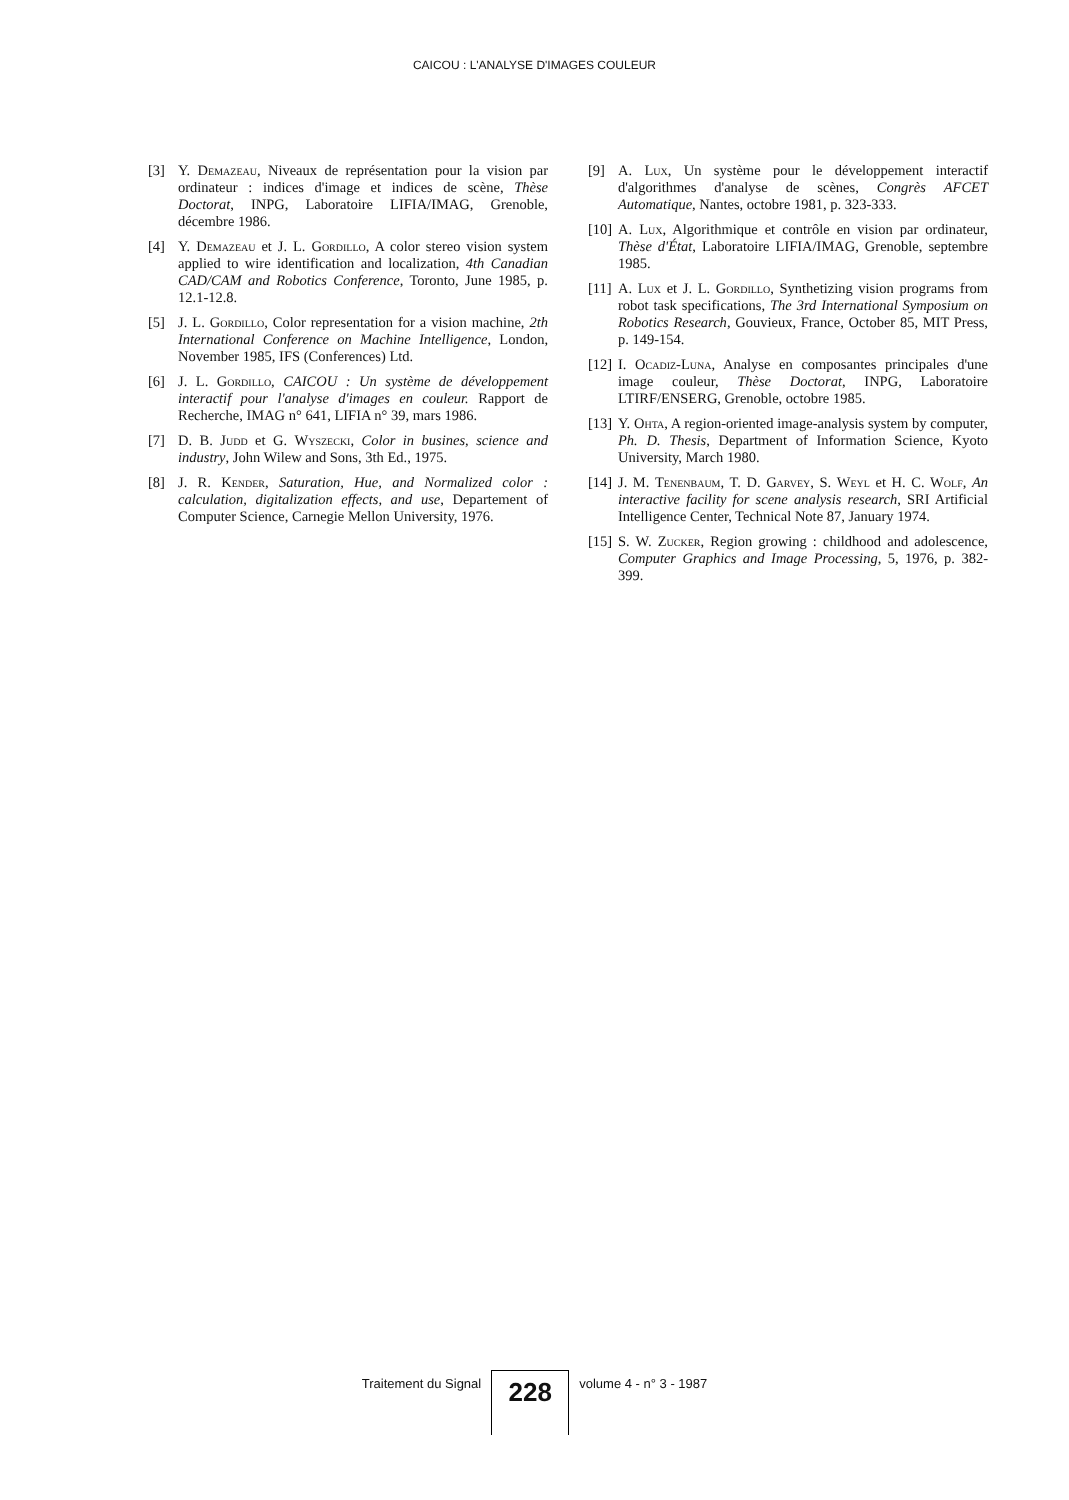CAICOU : L'ANALYSE D'IMAGES COULEUR
[3] Y. Demazeau, Niveaux de représentation pour la vision par ordinateur : indices d'image et indices de scène, Thèse Doctorat, INPG, Laboratoire LIFIA/IMAG, Grenoble, décembre 1986.
[4] Y. Demazeau et J. L. Gordillo, A color stereo vision system applied to wire identification and localization, 4th Canadian CAD/CAM and Robotics Conference, Toronto, June 1985, p. 12.1-12.8.
[5] J. L. Gordillo, Color representation for a vision machine, 2th International Conference on Machine Intelligence, London, November 1985, IFS (Conferences) Ltd.
[6] J. L. Gordillo, CAICOU : Un système de développement interactif pour l'analyse d'images en couleur. Rapport de Recherche, IMAG n° 641, LIFIA n° 39, mars 1986.
[7] D. B. Judd et G. Wyszecki, Color in busines, science and industry, John Wilew and Sons, 3th Ed., 1975.
[8] J. R. Kender, Saturation, Hue, and Normalized color : calculation, digitalization effects, and use, Departement of Computer Science, Carnegie Mellon University, 1976.
[9] A. Lux, Un système pour le développement interactif d'algorithmes d'analyse de scènes, Congrès AFCET Automatique, Nantes, octobre 1981, p. 323-333.
[10] A. Lux, Algorithmique et contrôle en vision par ordinateur, Thèse d'État, Laboratoire LIFIA/IMAG, Grenoble, septembre 1985.
[11] A. Lux et J. L. Gordillo, Synthetizing vision programs from robot task specifications, The 3rd International Symposium on Robotics Research, Gouvieux, France, October 85, MIT Press, p. 149-154.
[12] I. Ocadiz-Luna, Analyse en composantes principales d'une image couleur, Thèse Doctorat, INPG, Laboratoire LTIRF/ENSERG, Grenoble, octobre 1985.
[13] Y. Ohta, A region-oriented image-analysis system by computer, Ph. D. Thesis, Department of Information Science, Kyoto University, March 1980.
[14] J. M. Tenenbaum, T. D. Garvey, S. Weyl et H. C. Wolf, An interactive facility for scene analysis research, SRI Artificial Intelligence Center, Technical Note 87, January 1974.
[15] S. W. Zucker, Region growing : childhood and adolescence, Computer Graphics and Image Processing, 5, 1976, p. 382-399.
Traitement du Signal
228
volume 4 - n° 3 - 1987